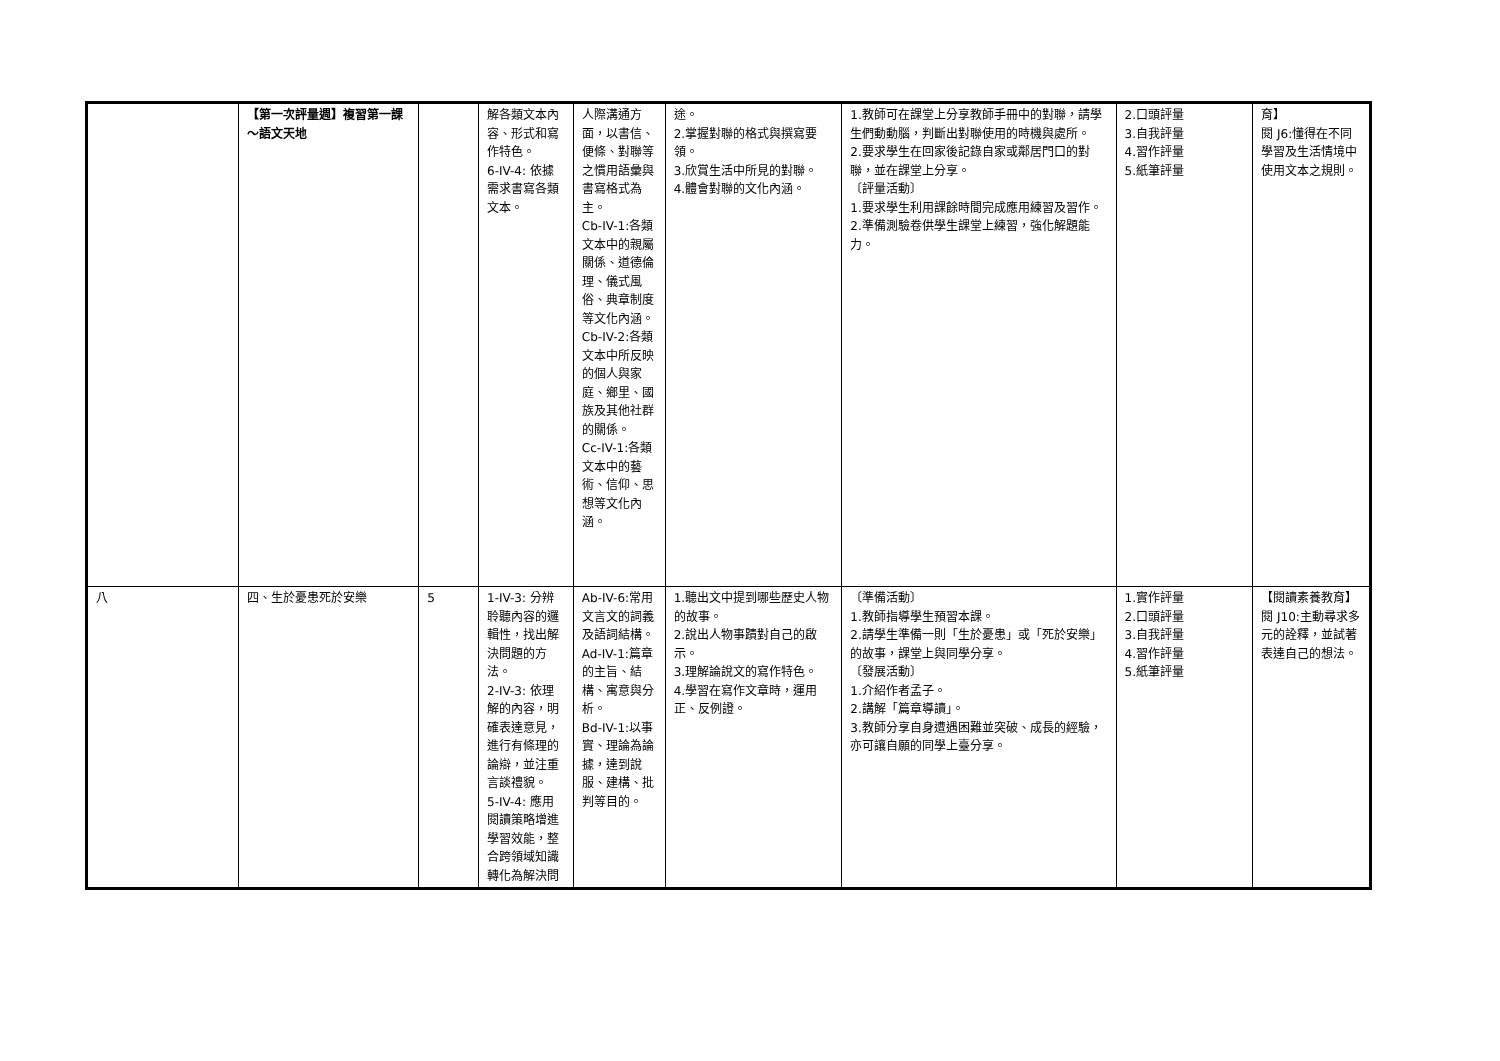| | 【第一次評量週】複習第一課～語文天地 | | 解各類文本內容、形式和寫作特色。 6-IV-4: 依據需求書寫各類文本。 | 人際溝通方面，以書信、便條、對聯等之慣用語彙與書寫格式為主。 Cb-IV-1:各類文本中的親屬關係、道德倫理、儀式風俗、典章制度等文化內涵。 Cb-IV-2:各類文本中所反映的個人與家庭、鄉里、國族及其他社群的關係。 Cc-IV-1:各類文本中的藝術、信仰、思想等文化內涵。 | 途。 2.掌握對聯的格式與撰寫要領。 3.欣賞生活中所見的對聯。 4.體會對聯的文化內涵。 | 1.教師可在課堂上分享教師手冊中的對聯，請學生們動動腦，判斷出對聯使用的時機與處所。 2.要求學生在回家後記錄自家或鄰居門口的對聯，並在課堂上分享。 〔評量活動〕 1.要求學生利用課餘時間完成應用練習及習作。 2.準備測驗卷供學生課堂上練習，強化解題能力。 | 2.口頭評量 3.自我評量 4.習作評量 5.紙筆評量 | 育】 閱 J6:懂得在不同學習及生活情境中使用文本之規則。 |
| 八 | 四、生於憂患死於安樂 | 5 | 1-IV-3: 分辨聆聽內容的邏輯性，找出解決問題的方法。 2-IV-3: 依理解的內容，明確表達意見，進行有條理的論辯，並注重言談禮貌。 5-IV-4: 應用閱讀策略增進學習效能，整合跨領域知識轉化為解決問 | Ab-IV-6:常用文言文的詞義及語詞結構。 Ad-IV-1:篇章的主旨、結構、寓意與分析。 Bd-IV-1:以事實、理論為論據，達到說服、建構、批判等目的。 | 1.聽出文中提到哪些歷史人物的故事。 2.說出人物事蹟對自己的啟示。 3.理解論說文的寫作特色。 4.學習在寫作文章時，運用正、反例證。 | 〔準備活動〕 1.教師指導學生預習本課。 2.請學生準備一則「生於憂患」或「死於安樂」的故事，課堂上與同學分享。 〔發展活動〕 1.介紹作者孟子。 2.講解「篇章導讀」。 3.教師分享自身遭遇困難並突破、成長的經驗，亦可讓自願的同學上臺分享。 | 1.實作評量 2.口頭評量 3.自我評量 4.習作評量 5.紙筆評量 | 【閱讀素養教育】 閱 J10:主動尋求多元的詮釋，並試著表達自己的想法。 |